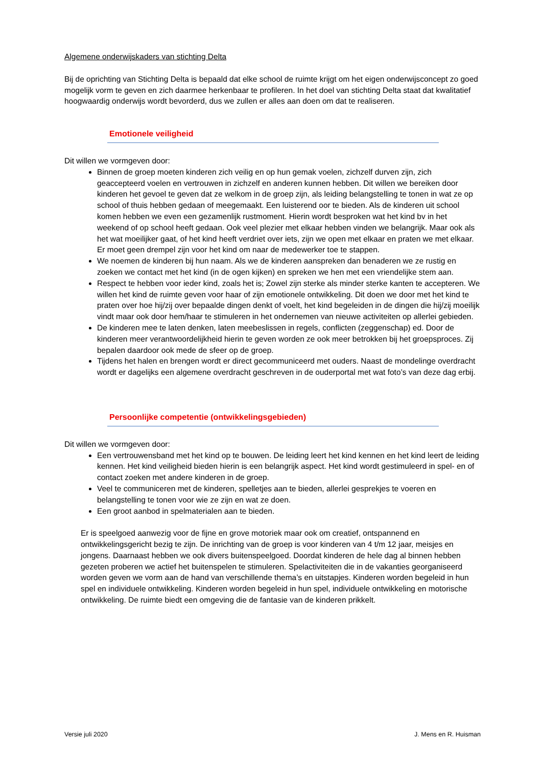Algemene onderwijskaders van stichting Delta
Bij de oprichting van Stichting Delta is bepaald dat elke school de ruimte krijgt om het eigen onderwijsconcept zo goed mogelijk vorm te geven en zich daarmee herkenbaar te profileren. In het doel van stichting Delta staat dat kwalitatief hoogwaardig onderwijs wordt bevorderd, dus we zullen er alles aan doen om dat te realiseren.
Emotionele veiligheid
Dit willen we vormgeven door:
Binnen de groep moeten kinderen zich veilig en op hun gemak voelen, zichzelf durven zijn, zich geaccepteerd voelen en vertrouwen in zichzelf en anderen kunnen hebben. Dit willen we bereiken door kinderen het gevoel te geven dat ze welkom in de groep zijn, als leiding belangstelling te tonen in wat ze op school of thuis hebben gedaan of meegemaakt. Een luisterend oor te bieden. Als de kinderen uit school komen hebben we even een gezamenlijk rustmoment. Hierin wordt besproken wat het kind bv in het weekend of op school heeft gedaan. Ook veel plezier met elkaar hebben vinden we belangrijk. Maar ook als het wat moeilijker gaat, of het kind heeft verdriet over iets, zijn we open met elkaar en praten we met elkaar. Er moet geen drempel zijn voor het kind om naar de medewerker toe te stappen.
We noemen de kinderen bij hun naam. Als we de kinderen aanspreken dan benaderen we ze rustig en zoeken we contact met het kind (in de ogen kijken) en spreken we hen met een vriendelijke stem aan.
Respect te hebben voor ieder kind, zoals het is; Zowel zijn sterke als minder sterke kanten te accepteren. We willen het kind de ruimte geven voor haar of zijn emotionele ontwikkeling. Dit doen we door met het kind te praten over hoe hij/zij over bepaalde dingen denkt of voelt, het kind begeleiden in de dingen die hij/zij moeilijk vindt maar ook door hem/haar te stimuleren in het ondernemen van nieuwe activiteiten op allerlei gebieden.
De kinderen mee te laten denken, laten meebeslissen in regels, conflicten (zeggenschap) ed. Door de kinderen meer verantwoordelijkheid hierin te geven worden ze ook meer betrokken bij het groepsproces. Zij bepalen daardoor ook mede de sfeer op de groep.
Tijdens het halen en brengen wordt er direct gecommuniceerd met ouders. Naast de mondelinge overdracht wordt er dagelijks een algemene overdracht geschreven in de ouderportal met wat foto’s van deze dag erbij.
Persoonlijke competentie (ontwikkelingsgebieden)
Dit willen we vormgeven door:
Een vertrouwensband met het kind op te bouwen. De leiding leert het kind kennen en het kind leert de leiding kennen. Het kind veiligheid bieden hierin is een belangrijk aspect. Het kind wordt gestimuleerd in spel- en of contact zoeken met andere kinderen in de groep.
Veel te communiceren met de kinderen, spelletjes aan te bieden, allerlei gesprekjes te voeren en belangstelling te tonen voor wie ze zijn en wat ze doen.
Een groot aanbod in spelmaterialen aan te bieden.
Er is speelgoed aanwezig voor de fijne en grove motoriek maar ook om creatief, ontspannend en ontwikkelingsgericht bezig te zijn. De inrichting van de groep is voor kinderen van 4 t/m 12 jaar, meisjes en jongens. Daarnaast hebben we ook divers buitenspeelgoed. Doordat kinderen de hele dag al binnen hebben gezeten proberen we actief het buitenspelen te stimuleren. Spelactiviteiten die in de vakanties georganiseerd worden geven we vorm aan de hand van verschillende thema’s en uitstapjes. Kinderen worden begeleid in hun spel en individuele ontwikkeling. Kinderen worden begeleid in hun spel, individuele ontwikkeling en motorische ontwikkeling. De ruimte biedt een omgeving die de fantasie van de kinderen prikkelt.
Versie juli 2020 J. Mens en R. Huisman